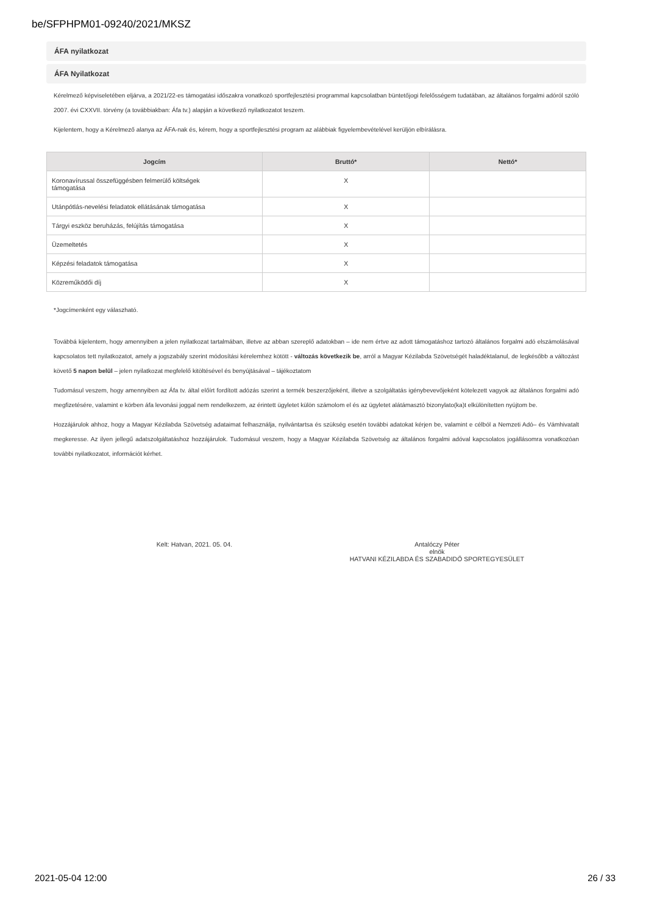be/SFPHPM01-09240/2021/MKSZ
ÁFA nyilatkozat
ÁFA Nyilatkozat
Kérelmező képviseletében eljárva, a 2021/22-es támogatási időszakra vonatkozó sportfejlesztési programmal kapcsolatban büntetőjogi felelősségem tudatában, az általános forgalmi adóról szóló 2007. évi CXXVII. törvény (a továbbiakban: Áfa tv.) alapján a következő nyilatkozatot teszem.
Kijelentem, hogy a Kérelmező alanya az ÁFA-nak és, kérem, hogy a sportfejlesztési program az alábbiak figyelembevételével kerüljön elbírálásra.
| Jogcím | Bruttó* | Nettó* |
| --- | --- | --- |
| Koronavírussal összefüggésben felmerülő költségek támogatása | X | |
| Utánpótlás-nevelési feladatok ellátásának támogatása | X | |
| Tárgyi eszköz beruházás, felújítás támogatása | X | |
| Üzemeltetés | X | |
| Képzési feladatok támogatása | X | |
| Közreműködői díj | X | |
*Jogcímenként egy válaszható.
Továbbá kijelentem, hogy amennyiben a jelen nyilatkozat tartalmában, illetve az abban szereplő adatokban – ide nem értve az adott támogatáshoz tartozó általános forgalmi adó elszámolásával kapcsolatos tett nyilatkozatot, amely a jogszabály szerint módosítási kérelemhez kötött - változás következik be, arról a Magyar Kézilabda Szövetségét haladéktalanul, de legkésőbb a változást követő 5 napon belül – jelen nyilatkozat megfelelő kitöltésével és benyújtásával – tájékoztatom
Tudomásul veszem, hogy amennyiben az Áfa tv. által előírt fordított adózás szerint a termék beszerzőjeként, illetve a szolgáltatás igénybevevőjeként kötelezett vagyok az általános forgalmi adó megfizetésére, valamint e körben áfa levonási joggal nem rendelkezem, az érintett ügyletet külön számolom el és az ügyletet alátámasztó bizonylato(ka)t elkülönítetten nyújtom be.
Hozzájárulok ahhoz, hogy a Magyar Kézilabda Szövetség adataimat felhasználja, nyilvántartsa és szükség esetén további adatokat kérjen be, valamint e célból a Nemzeti Adó– és Vámhivatalt megkeresse. Az ilyen jellegű adatszolgáltatáshoz hozzájárulok. Tudomásul veszem, hogy a Magyar Kézilabda Szövetség az általános forgalmi adóval kapcsolatos jogállásomra vonatkozóan további nyilatkozatot, információt kérhet.
Kelt: Hatvan, 2021. 05. 04. Antalóczy Péter
elnök
HATVANI KÉZILABDA ÉS SZABADIDŐ SPORTEGYESÜLET
2021-05-04 12:00 26 / 33